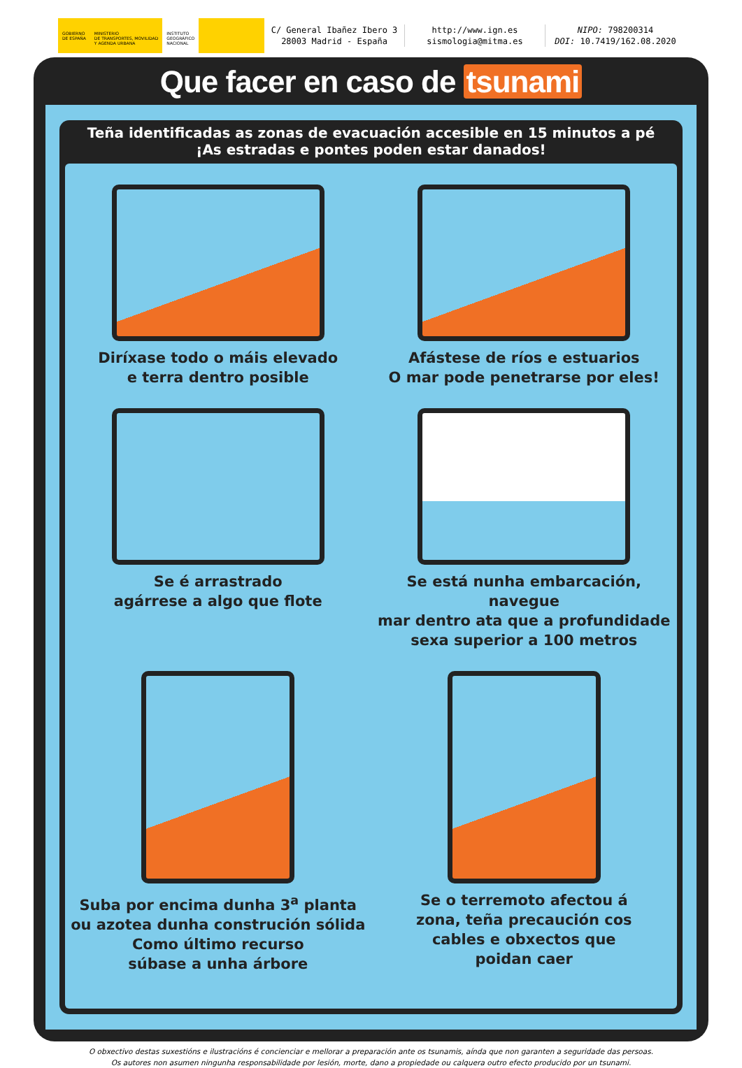GOBIERNO
DE ESPAÑA
MINISTERIO
DE TRANSPORTES, MOVILIDAD
Y AGENDA URBANA
INSTITUTO
GEOGRÁFICO
NACIONAL
C/ General Ibañez Ibero 3
28003 Madrid - España
http://www.ign.es
sismologia@mitma.es
NIPO: 798200314
DOI: 10.7419/162.08.2020
Que facer en caso de tsunami
Teña identificadas as zonas de evacuación accesible en 15 minutos a pé
¡As estradas e pontes poden estar danados!
Diríxase todo o máis elevado
e terra dentro posible
Afástese de ríos e estuarios
O mar pode penetrarse por eles!
Se é arrastrado
agárrese a algo que flote
Se está nunha embarcación, navegue
mar dentro ata que a profundidade
sexa superior a 100 metros
Suba por encima dunha 3<sup>a</sup> planta
ou azotea dunha construción sólida
Como último recurso
súbase a unha árbore
Se o terremoto afectou á
zona, teña precaución cos
cables e obxectos que
poidan caer
O obxectivo destas suxestións e ilustracións é concienciar e mellorar a preparación ante os tsunamis, aínda que non garanten a seguridade das persoas.
Os autores non asumen ningunha responsabilidade por lesión, morte, dano a propiedade ou calquera outro efecto producido por un tsunami.